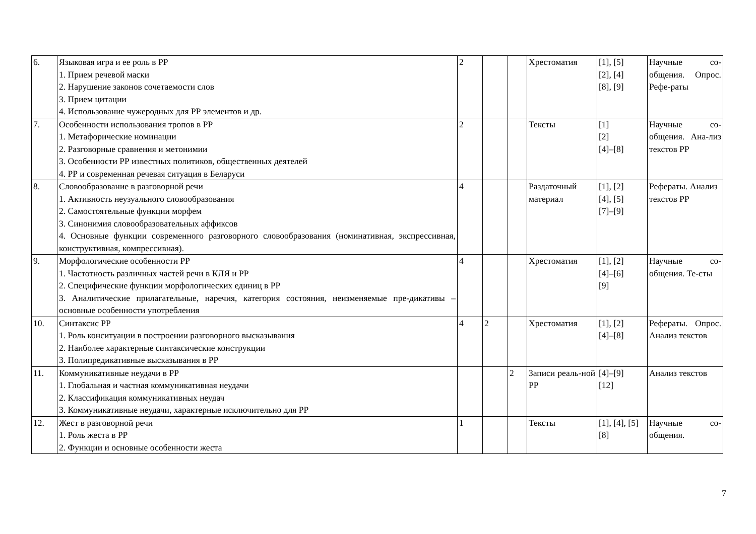| 6. | Языковая игра и ее роль в РР 1. Прием речевой маски 2. Нарушение законов сочетаемости слов 3. Прием цитации 4. Использование чужеродных для РР элементов и др. | 2 | | | Хрестоматия | [1], [5] [2], [4] [8], [9] | Научные со-общения. Опрос. Рефе-раты |
| 7. | Особенности использования тропов в РР 1. Метафорические номинации 2. Разговорные сравнения и метонимии 3. Особенности РР известных политиков, общественных деятелей 4. РР и современная речевая ситуация в Беларуси | 2 | | | Тексты | [1] [2] [4]–[8] | Научные со-общения. Ана-лиз текстов РР |
| 8. | Словообразование в разговорной речи 1. Активность неузуального словообразования 2. Самостоятельные функции морфем 3. Синонимия словообразовательных аффиксов 4. Основные функции современного разговорного словообразования (номинативная, экспрессивная, конструктивная, компрессивная). | 4 | | | Раздаточный материал | [1], [2] [4], [5] [7]–[9] | Рефераты. Анализ текстов РР |
| 9. | Морфологические особенности РР 1. Частотность различных частей речи в КЛЯ и РР 2. Специфические функции морфологических единиц в РР 3. Аналитические прилагательные, наречия, категория состояния, неизменяемые пре-дикативы – основные особенности употребления | 4 | | | Хрестоматия | [1], [2] [4]–[6] [9] | Научные со-общения. Те-сты |
| 10. | Синтаксис РР 1. Роль конситуации в построении разговорного высказывания 2. Наиболее характерные синтаксические конструкции 3. Полипредикативные высказывания в РР | 4 | 2 | | Хрестоматия | [1], [2] [4]–[8] | Рефераты. Опрос. Анализ текстов |
| 11. | Коммуникативные неудачи в РР 1. Глобальная и частная коммуникативная неудачи 2. Классификация коммуникативных неудач 3. Коммуникативные неудачи, характерные исключительно для РР | | | 2 | Записи реаль-ной РР | [4]–[9] [12] | Анализ текстов |
| 12. | Жест в разговорной речи 1. Роль жеста в РР 2. Функции и основные особенности жеста | 1 | | | Тексты | [1], [4], [5] [8] | Научные со-общения. |
7